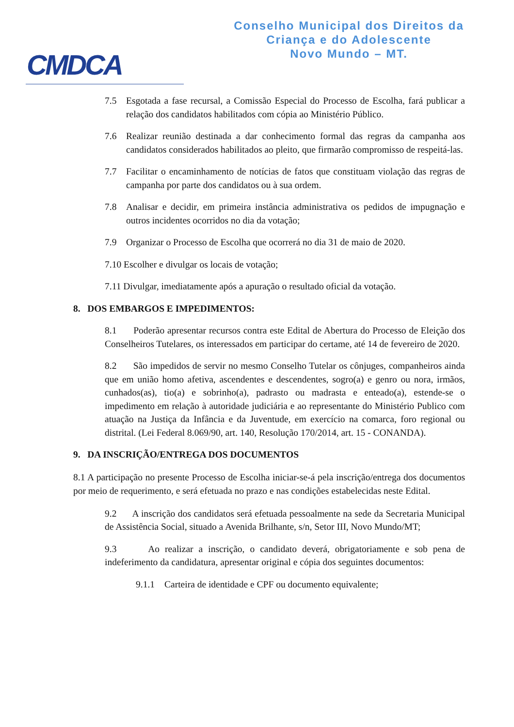CMDCA
Conselho Municipal dos Direitos da
Criança e do Adolescente
Novo Mundo – MT.
7.5 Esgotada a fase recursal, a Comissão Especial do Processo de Escolha, fará publicar a relação dos candidatos habilitados com cópia ao Ministério Público.
7.6 Realizar reunião destinada a dar conhecimento formal das regras da campanha aos candidatos considerados habilitados ao pleito, que firmarão compromisso de respeitá-las.
7.7 Facilitar o encaminhamento de notícias de fatos que constituam violação das regras de campanha por parte dos candidatos ou à sua ordem.
7.8 Analisar e decidir, em primeira instância administrativa os pedidos de impugnação e outros incidentes ocorridos no dia da votação;
7.9 Organizar o Processo de Escolha que ocorrerá no dia 31 de maio de 2020.
7.10 Escolher e divulgar os locais de votação;
7.11 Divulgar, imediatamente após a apuração o resultado oficial da votação.
8. DOS EMBARGOS E IMPEDIMENTOS:
8.1 Poderão apresentar recursos contra este Edital de Abertura do Processo de Eleição dos Conselheiros Tutelares, os interessados em participar do certame, até 14 de fevereiro de 2020.
8.2 São impedidos de servir no mesmo Conselho Tutelar os cônjuges, companheiros ainda que em união homo afetiva, ascendentes e descendentes, sogro(a) e genro ou nora, irmãos, cunhados(as), tio(a) e sobrinho(a), padrasto ou madrasta e enteado(a), estende-se o impedimento em relação à autoridade judiciária e ao representante do Ministério Publico com atuação na Justiça da Infância e da Juventude, em exercício na comarca, foro regional ou distrital. (Lei Federal 8.069/90, art. 140, Resolução 170/2014, art. 15 - CONANDA).
9. DA INSCRIÇÃO/ENTREGA DOS DOCUMENTOS
8.1 A participação no presente Processo de Escolha iniciar-se-á pela inscrição/entrega dos documentos por meio de requerimento, e será efetuada no prazo e nas condições estabelecidas neste Edital.
9.2 A inscrição dos candidatos será efetuada pessoalmente na sede da Secretaria Municipal de Assistência Social, situado a Avenida Brilhante, s/n, Setor III, Novo Mundo/MT;
9.3 Ao realizar a inscrição, o candidato deverá, obrigatoriamente e sob pena de indeferimento da candidatura, apresentar original e cópia dos seguintes documentos:
9.1.1 Carteira de identidade e CPF ou documento equivalente;